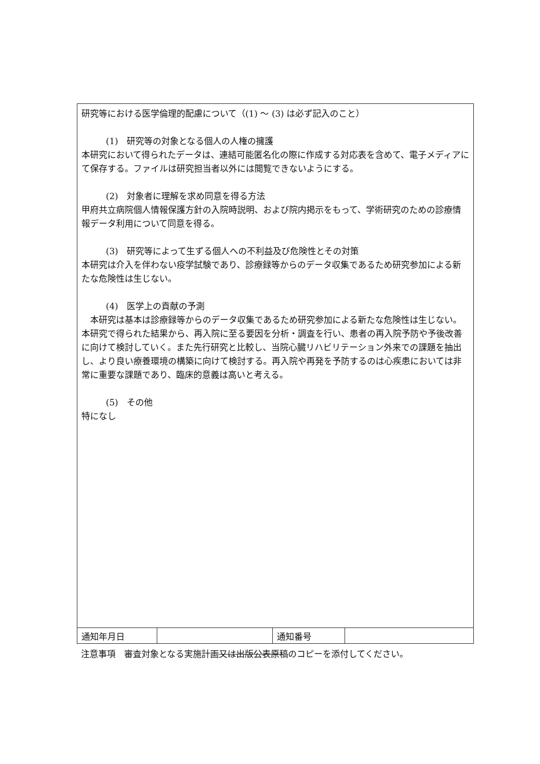研究等における医学倫理的配慮について（(1) ～ (3) は必ず記入のこと）
(1)　研究等の対象となる個人の人権の擁護
本研究において得られたデータは、連結可能匿名化の際に作成する対応表を含めて、電子メディアにて保存する。ファイルは研究担当者以外には閲覧できないようにする。
(2)　対象者に理解を求め同意を得る方法
甲府共立病院個人情報保護方針の入院時説明、および院内掲示をもって、学術研究のための診療情報データ利用について同意を得る。
(3)　研究等によって生ずる個人への不利益及び危険性とその対策
本研究は介入を伴わない疫学試験であり、診療録等からのデータ収集であるため研究参加による新たな危険性は生じない。
(4)　医学上の貢献の予測
　本研究は基本は診療録等からのデータ収集であるため研究参加による新たな危険性は生じない。本研究で得られた結果から、再入院に至る要因を分析・調査を行い、患者の再入院予防や予後改善に向けて検討していく。また先行研究と比較し、当院心臓リハビリテーション外来での課題を抽出し、より良い療養環境の構築に向けて検討する。再入院や再発を予防するのは心疾患においては非常に重要な課題であり、臨床的意義は高いと考える。
(5)　その他
特になし
| 通知年月日 | | 通知番号 | |
注意事項　審査対象となる実施計画又は出版公表原稿のコピーを添付してください。